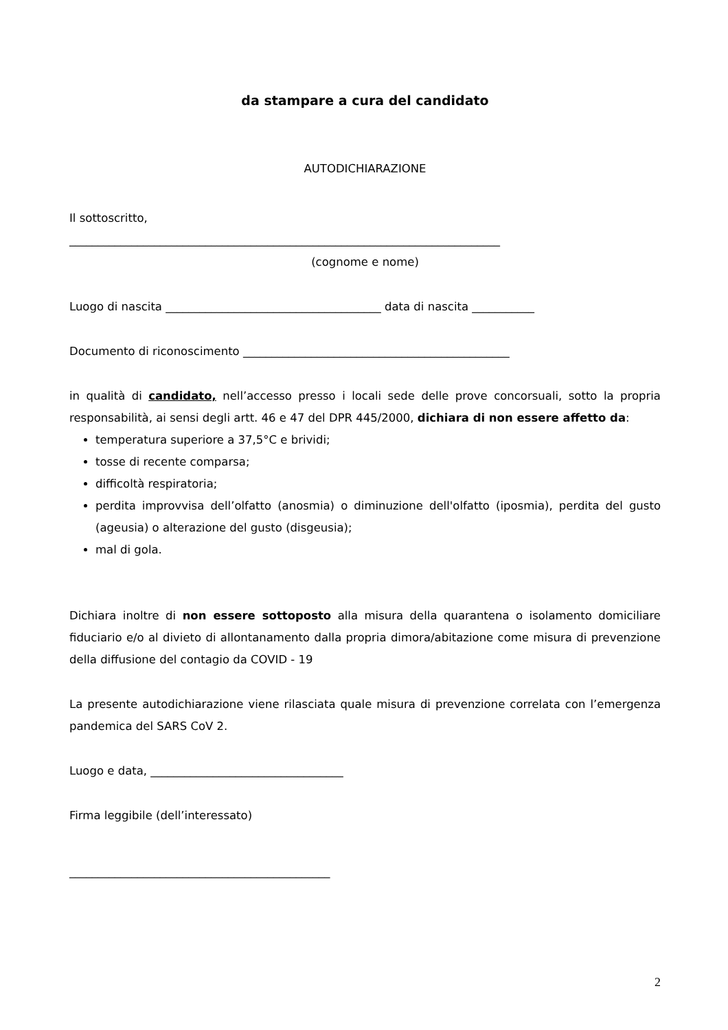da stampare a cura del candidato
AUTODICHIARAZIONE
Il sottoscritto,
____________________________________________________________________________
(cognome e nome)
Luogo di nascita ______________________________________ data di nascita ___________
Documento di riconoscimento _______________________________________________
in qualità di candidato, nell’accesso presso i locali sede delle prove concorsuali, sotto la propria responsabilità, ai sensi degli artt. 46 e 47 del DPR 445/2000, dichiara di non essere affetto da:
temperatura superiore a 37,5°C e brividi;
tosse di recente comparsa;
difficoltà respiratoria;
perdita improvvisa dell’olfatto (anosmia) o diminuzione dell'olfatto (iposmia), perdita del gusto (ageusia) o alterazione del gusto (disgeusia);
mal di gola.
Dichiara inoltre di non essere sottoposto alla misura della quarantena o isolamento domiciliare fiduciario e/o al divieto di allontanamento dalla propria dimora/abitazione come misura di prevenzione della diffusione del contagio da COVID - 19
La presente autodichiarazione viene rilasciata quale misura di prevenzione correlata con l’emergenza pandemica del SARS CoV 2.
Luogo e data, __________________________________
Firma leggibile (dell’interessato)
______________________________________________
2